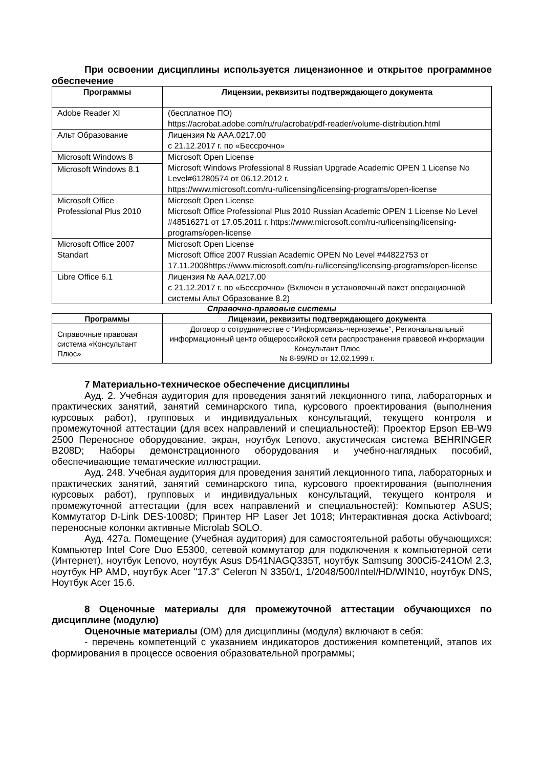При освоении дисциплины используется лицензионное и открытое программное обеспечение
| Программы | Лицензии, реквизиты подтверждающего документа |
| --- | --- |
| Adobe Reader XI | (бесплатное ПО) https://acrobat.adobe.com/ru/ru/acrobat/pdf-reader/volume-distribution.html |
| Альт Образование | Лицензия № ААА.0217.00 с 21.12.2017 г. по «Бессрочно» |
| Microsoft Windows 8 | Microsoft Open License Microsoft Windows Professional 8 Russian Upgrade Academic OPEN 1 License No Level#61280574 от 06.12.2012 г. https://www.microsoft.com/ru-ru/licensing/licensing-programs/open-license |
| Microsoft Windows 8.1 | |
| Microsoft Office Professional Plus 2010 | Microsoft Open License Microsoft Office Professional Plus 2010 Russian Academic OPEN 1 License No Level #48516271 от 17.05.2011 г. https://www.microsoft.com/ru-ru/licensing/licensing-programs/open-license |
| Microsoft Office 2007 Standart | Microsoft Open License Microsoft Office 2007 Russian Academic OPEN No Level #44822753 от 17.11.2008https://www.microsoft.com/ru-ru/licensing/licensing-programs/open-license |
| Libre Office 6.1 | Лицензия № ААА.0217.00 с 21.12.2017 г. по «Бессрочно» (Включен в установочный пакет операционной системы Альт Образование 8.2) |
Справочно-правовые системы
| Программы | Лицензии, реквизиты подтверждающего документа |
| --- | --- |
| Справочные правовая система «Консультант Плюс» | Договор о сотрудничестве с “Информсвязь-черноземье”, Региональнальный информационный центр общероссийской сети распространения правовой информации Консультант Плюс № 8-99/RD от 12.02.1999 г. |
7 Материально-техническое обеспечение дисциплины
Ауд. 2. Учебная аудитория для проведения занятий лекционного типа, лабораторных и практических занятий, занятий семинарского типа, курсового проектирования (выполнения курсовых работ), групповых и индивидуальных консультаций, текущего контроля и промежуточной аттестации (для всех направлений и специальностей): Проектор Epson EB-W9 2500 Переносное оборудование, экран, ноутбук Lenovo, акустическая система BEHRINGER B208D; Наборы демонстрационного оборудования и учебно-наглядных пособий, обеспечивающие тематические иллюстрации.
Ауд. 248. Учебная аудитория для проведения занятий лекционного типа, лабораторных и практических занятий, занятий семинарского типа, курсового проектирования (выполнения курсовых работ), групповых и индивидуальных консультаций, текущего контроля и промежуточной аттестации (для всех направлений и специальностей): Компьютер ASUS; Коммутатор D-Link DES-1008D; Принтер HP Laser Jet 1018; Интерактивная доска Activboard; переносные колонки активные Microlab SOLO.
Ауд. 427а. Помещение (Учебная аудитория) для самостоятельной работы обучающихся: Компьютер Intel Core Duo E5300, сетевой коммутатор для подключения к компьютерной сети (Интернет), ноутбук Lenovo, ноутбук Asus D541NAGQ335T, ноутбук Samsung 300Ci5-241OM 2.3, ноутбук HP AMD, ноутбук Acer "17.3" Celeron N 3350/1, 1/2048/500/Intel/HD/WIN10, ноутбук DNS, Ноутбук Acer 15.6.
8 Оценочные материалы для промежуточной аттестации обучающихся по дисциплине (модулю)
Оценочные материалы (ОМ) для дисциплины (модуля) включают в себя:
- перечень компетенций с указанием индикаторов достижения компетенций, этапов их формирования в процессе освоения образовательной программы;